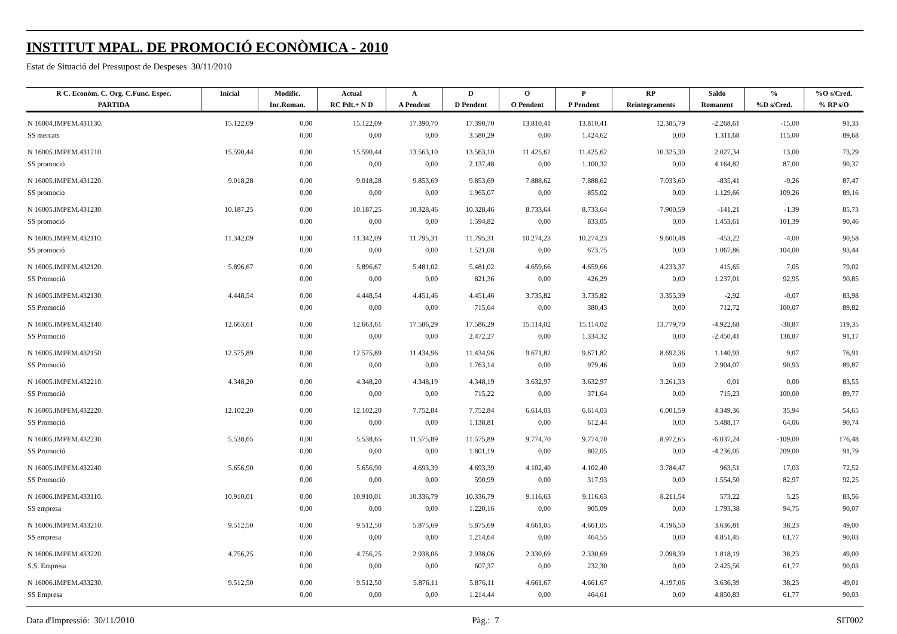INSTITUT MPAL. DE PROMOCIÓ ECONÒMICA - 2010
Estat de Situació del Pressupost de Despeses 30/11/2010
| R C. Econòm. C. Org. C.Func. Espec. | Inicial | Modific. | Actual | A | D | O | P | RP | Saldo | % | %O s/Cred. |
| --- | --- | --- | --- | --- | --- | --- | --- | --- | --- | --- | --- |
| PARTIDA | | Inc.Roman. | RC Pdt.+ N D | A Pendent | D Pendent | O Pendent | P Pendent | Reintegraments | Romanent | %D s/Cred. | % RP s/O |
| N 16004.IMPEM.431130. | 15.122,09 | 0,00 | 15.122,09 | 17.390,70 | 17.390,70 | 13.810,41 | 13.810,41 | 12.385,79 | -2.268,61 | -15,00 | 91,33 |
| SS mercats | | 0,00 | 0,00 | 0,00 | 3.580,29 | 0,00 | 1.424,62 | 0,00 | 1.311,68 | 115,00 | 89,68 |
| N 16005.IMPEM.431210. | 15.590,44 | 0,00 | 15.590,44 | 13.563,10 | 13.563,10 | 11.425,62 | 11.425,62 | 10.325,30 | 2.027,34 | 13,00 | 73,29 |
| SS promoció | | 0,00 | 0,00 | 0,00 | 2.137,48 | 0,00 | 1.100,32 | 0,00 | 4.164,82 | 87,00 | 90,37 |
| N 16005.IMPEM.431220. | 9.018,28 | 0,00 | 9.018,28 | 9.853,69 | 9.853,69 | 7.888,62 | 7.888,62 | 7.033,60 | -835,41 | -9,26 | 87,47 |
| SS promocio | | 0,00 | 0,00 | 0,00 | 1.965,07 | 0,00 | 855,02 | 0,00 | 1.129,66 | 109,26 | 89,16 |
| N 16005.IMPEM.431230. | 10.187,25 | 0,00 | 10.187,25 | 10.328,46 | 10.328,46 | 8.733,64 | 8.733,64 | 7.900,59 | -141,21 | -1,39 | 85,73 |
| SS promoció | | 0,00 | 0,00 | 0,00 | 1.594,82 | 0,00 | 833,05 | 0,00 | 1.453,61 | 101,39 | 90,46 |
| N 16005.IMPEM.432110. | 11.342,09 | 0,00 | 11.342,09 | 11.795,31 | 11.795,31 | 10.274,23 | 10.274,23 | 9.600,48 | -453,22 | -4,00 | 90,58 |
| SS promoció | | 0,00 | 0,00 | 0,00 | 1.521,08 | 0,00 | 673,75 | 0,00 | 1.067,86 | 104,00 | 93,44 |
| N 16005.IMPEM.432120. | 5.896,67 | 0,00 | 5.896,67 | 5.481,02 | 5.481,02 | 4.659,66 | 4.659,66 | 4.233,37 | 415,65 | 7,05 | 79,02 |
| SS Promoció | | 0,00 | 0,00 | 0,00 | 821,36 | 0,00 | 426,29 | 0,00 | 1.237,01 | 92,95 | 90,85 |
| N 16005.IMPEM.432130. | 4.448,54 | 0,00 | 4.448,54 | 4.451,46 | 4.451,46 | 3.735,82 | 3.735,82 | 3.355,39 | -2,92 | -0,07 | 83,98 |
| SS Promoció | | 0,00 | 0,00 | 0,00 | 715,64 | 0,00 | 380,43 | 0,00 | 712,72 | 100,07 | 89,82 |
| N 16005.IMPEM.432140. | 12.663,61 | 0,00 | 12.663,61 | 17.586,29 | 17.586,29 | 15.114,02 | 15.114,02 | 13.779,70 | -4.922,68 | -38,87 | 119,35 |
| SS Promoció | | 0,00 | 0,00 | 0,00 | 2.472,27 | 0,00 | 1.334,32 | 0,00 | -2.450,41 | 138,87 | 91,17 |
| N 16005.IMPEM.432150. | 12.575,89 | 0,00 | 12.575,89 | 11.434,96 | 11.434,96 | 9.671,82 | 9.671,82 | 8.692,36 | 1.140,93 | 9,07 | 76,91 |
| SS Promoció | | 0,00 | 0,00 | 0,00 | 1.763,14 | 0,00 | 979,46 | 0,00 | 2.904,07 | 90,93 | 89,87 |
| N 16005.IMPEM.432210. | 4.348,20 | 0,00 | 4.348,20 | 4.348,19 | 4.348,19 | 3.632,97 | 3.632,97 | 3.261,33 | 0,01 | 0,00 | 83,55 |
| SS Promoció | | 0,00 | 0,00 | 0,00 | 715,22 | 0,00 | 371,64 | 0,00 | 715,23 | 100,00 | 89,77 |
| N 16005.IMPEM.432220. | 12.102,20 | 0,00 | 12.102,20 | 7.752,84 | 7.752,84 | 6.614,03 | 6.614,03 | 6.001,59 | 4.349,36 | 35,94 | 54,65 |
| SS Promoció | | 0,00 | 0,00 | 0,00 | 1.138,81 | 0,00 | 612,44 | 0,00 | 5.488,17 | 64,06 | 90,74 |
| N 16005.IMPEM.432230. | 5.538,65 | 0,00 | 5.538,65 | 11.575,89 | 11.575,89 | 9.774,70 | 9.774,70 | 8.972,65 | -6.037,24 | -109,00 | 176,48 |
| SS Promoció | | 0,00 | 0,00 | 0,00 | 1.801,19 | 0,00 | 802,05 | 0,00 | -4.236,05 | 209,00 | 91,79 |
| N 16005.IMPEM.432240. | 5.656,90 | 0,00 | 5.656,90 | 4.693,39 | 4.693,39 | 4.102,40 | 4.102,40 | 3.784,47 | 963,51 | 17,03 | 72,52 |
| SS Promoció | | 0,00 | 0,00 | 0,00 | 590,99 | 0,00 | 317,93 | 0,00 | 1.554,50 | 82,97 | 92,25 |
| N 16006.IMPEM.433110. | 10.910,01 | 0,00 | 10.910,01 | 10.336,79 | 10.336,79 | 9.116,63 | 9.116,63 | 8.211,54 | 573,22 | 5,25 | 83,56 |
| SS empresa | | 0,00 | 0,00 | 0,00 | 1.220,16 | 0,00 | 905,09 | 0,00 | 1.793,38 | 94,75 | 90,07 |
| N 16006.IMPEM.433210. | 9.512,50 | 0,00 | 9.512,50 | 5.875,69 | 5.875,69 | 4.661,05 | 4.661,05 | 4.196,50 | 3.636,81 | 38,23 | 49,00 |
| SS empresa | | 0,00 | 0,00 | 0,00 | 1.214,64 | 0,00 | 464,55 | 0,00 | 4.851,45 | 61,77 | 90,03 |
| N 16006.IMPEM.433220. | 4.756,25 | 0,00 | 4.756,25 | 2.938,06 | 2.938,06 | 2.330,69 | 2.330,69 | 2.098,39 | 1.818,19 | 38,23 | 49,00 |
| S.S. Empresa | | 0,00 | 0,00 | 0,00 | 607,37 | 0,00 | 232,30 | 0,00 | 2.425,56 | 61,77 | 90,03 |
| N 16006.IMPEM.433230. | 9.512,50 | 0,00 | 9.512,50 | 5.876,11 | 5.876,11 | 4.661,67 | 4.661,67 | 4.197,06 | 3.636,39 | 38,23 | 49,01 |
| SS Empresa | | 0,00 | 0,00 | 0,00 | 1.214,44 | 0,00 | 464,61 | 0,00 | 4.850,83 | 61,77 | 90,03 |
Data d'Impressió: 30/11/2010 Pàg.: 7 SIT002